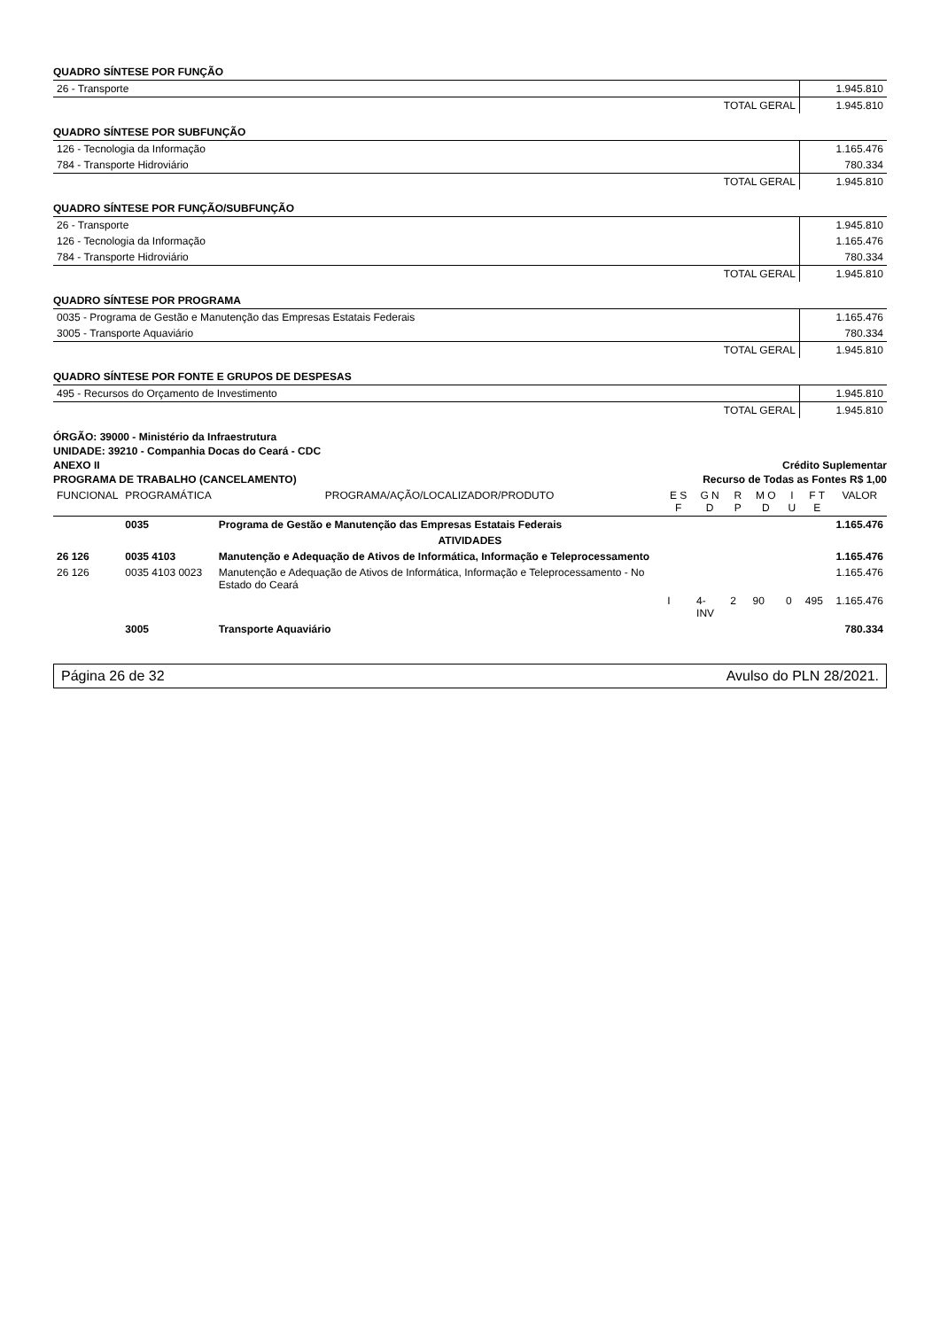QUADRO SÍNTESE POR FUNÇÃO
| 26 - Transporte | 1.945.810 |
| TOTAL GERAL | 1.945.810 |
QUADRO SÍNTESE POR SUBFUNÇÃO
| 126 - Tecnologia da Informação | 1.165.476 |
| 784 - Transporte Hidroviário | 780.334 |
| TOTAL GERAL | 1.945.810 |
QUADRO SÍNTESE POR FUNÇÃO/SUBFUNÇÃO
| 26 - Transporte | 1.945.810 |
| 126 - Tecnologia da Informação | 1.165.476 |
| 784 - Transporte Hidroviário | 780.334 |
| TOTAL GERAL | 1.945.810 |
QUADRO SÍNTESE POR PROGRAMA
| 0035 - Programa de Gestão e Manutenção das Empresas Estatais Federais | 1.165.476 |
| 3005 - Transporte Aquaviário | 780.334 |
| TOTAL GERAL | 1.945.810 |
QUADRO SÍNTESE POR FONTE E GRUPOS DE DESPESAS
| 495 - Recursos do Orçamento de Investimento | 1.945.810 |
| TOTAL GERAL | 1.945.810 |
ÓRGÃO: 39000 - Ministério da Infraestrutura
UNIDADE: 39210 - Companhia Docas do Ceará - CDC
ANEXO II Crédito Suplementar
PROGRAMA DE TRABALHO (CANCELAMENTO) Recurso de Todas as Fontes R$ 1,00
| FUNCIONAL | PROGRAMÁTICA | PROGRAMA/AÇÃO/LOCALIZADOR/PRODUTO | E S F | G N D | R P | M O D | I U | F T E | VALOR |
| --- | --- | --- | --- | --- | --- | --- | --- | --- | --- |
| | 0035 | Programa de Gestão e Manutenção das Empresas Estatais Federais | | | | | | | 1.165.476 |
| ATIVIDADES | | | | | | | | | |
| 26 126 | 0035 4103 | Manutenção e Adequação de Ativos de Informática, Informação e Teleprocessamento | | | | | | | 1.165.476 |
| 26 126 | 0035 4103 0023 | Manutenção e Adequação de Ativos de Informática, Informação e Teleprocessamento - No Estado do Ceará | | | | | | | 1.165.476 |
| | | | I | 4-INV | 2 | 90 | 0 | 495 | 1.165.476 |
| | 3005 | Transporte Aquaviário | | | | | | | 780.334 |
Página 26 de 32 Avulso do PLN 28/2021.